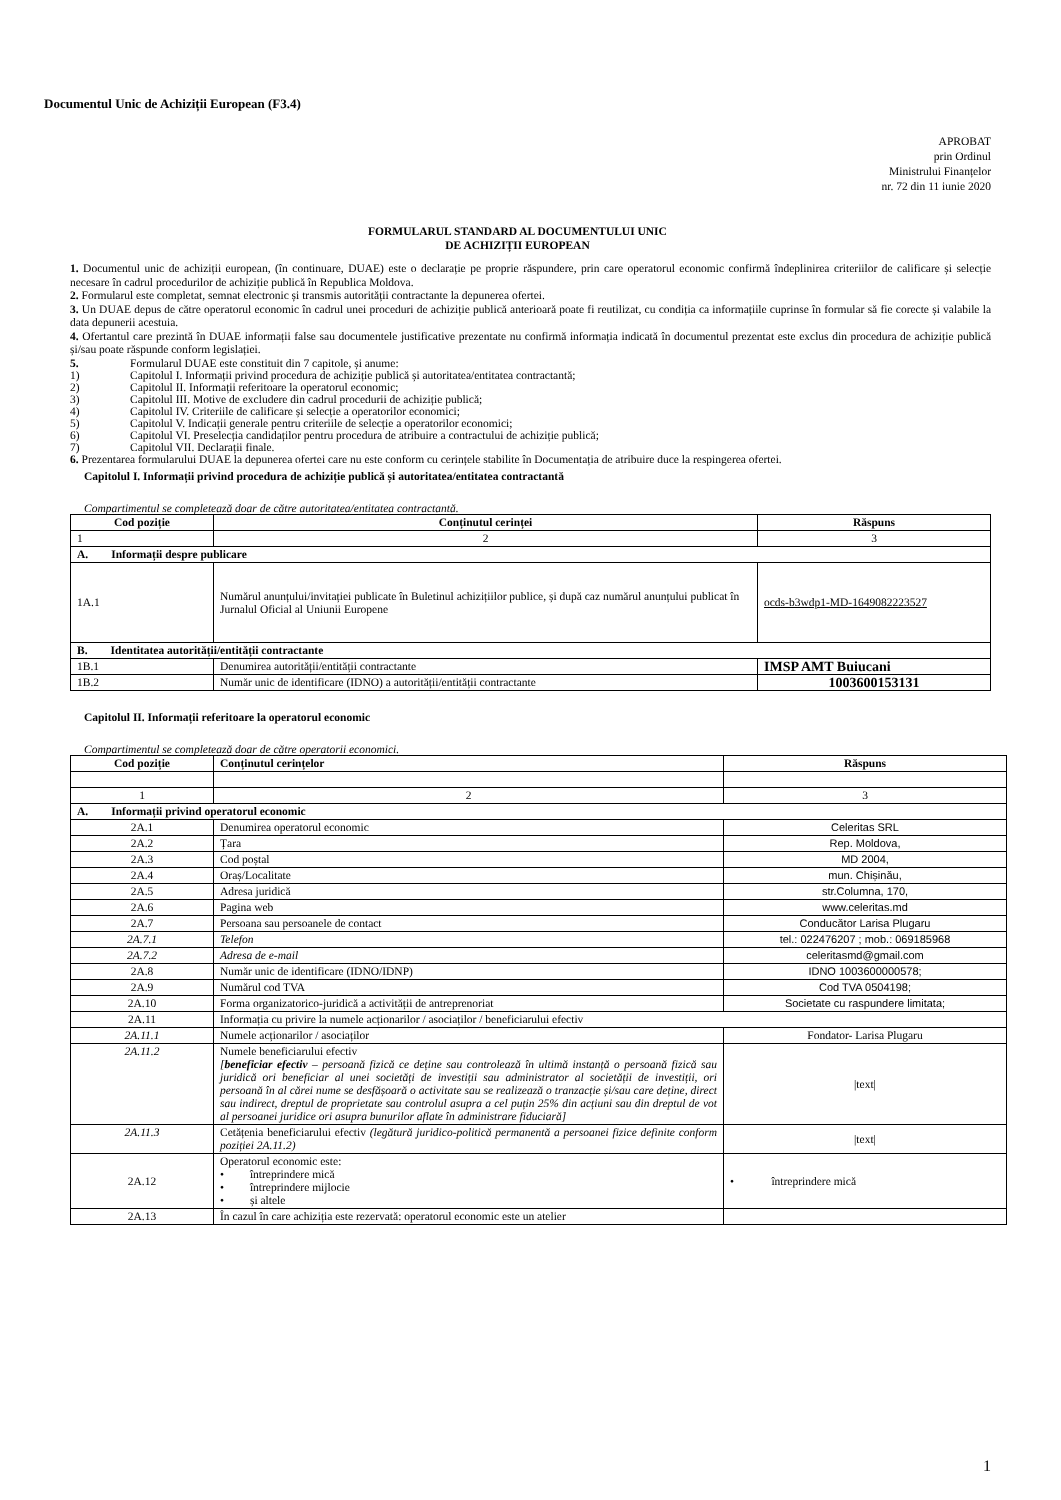Documentul Unic de Achiziții European (F3.4)
APROBAT
prin Ordinul
Ministrului Finanțelor
nr. 72 din 11 iunie 2020
FORMULARUL STANDARD AL DOCUMENTULUI UNIC
DE ACHIZIȚII EUROPEAN
1. Documentul unic de achiziții european, (în continuare, DUAE) este o declarație pe proprie răspundere, prin care operatorul economic confirmă îndeplinirea criteriilor de calificare și selecție necesare în cadrul procedurilor de achiziție publică în Republica Moldova.
2. Formularul este completat, semnat electronic și transmis autorității contractante la depunerea ofertei.
3. Un DUAE depus de către operatorul economic în cadrul unei proceduri de achiziție publică anterioară poate fi reutilizat, cu condiția ca informațiile cuprinse în formular să fie corecte și valabile la data depunerii acestuia.
4. Ofertantul care prezintă în DUAE informații false sau documentele justificative prezentate nu confirmă informația indicată în documentul prezentat este exclus din procedura de achiziție publică și/sau poate răspunde conform legislației.
5. Formularul DUAE este constituit din 7 capitole, și anume:
1) Capitolul I. Informații privind procedura de achiziție publică și autoritatea/entitatea contractantă;
2) Capitolul II. Informații referitoare la operatorul economic;
3) Capitolul III. Motive de excludere din cadrul procedurii de achiziție publică;
4) Capitolul IV. Criteriile de calificare și selecție a operatorilor economici;
5) Capitolul V. Indicații generale pentru criteriile de selecție a operatorilor economici;
6) Capitolul VI. Preselecția candidaților pentru procedura de atribuire a contractului de achiziție publică;
7) Capitolul VII. Declarații finale.
6. Prezentarea formularului DUAE la depunerea ofertei care nu este conform cu cerințele stabilite în Documentația de atribuire duce la respingerea ofertei.
Capitolul I. Informații privind procedura de achiziție publică și autoritatea/entitatea contractantă
Compartimentul se completează doar de către autoritatea/entitatea contractantă.
| Cod poziție | Conținutul cerinței | Răspuns |
| --- | --- | --- |
| 1 | 2 | 3 |
| A. Informații despre publicare | | |
| 1A.1 | Numărul anunțului/invitației publicate în Buletinul achizițiilor publice, și după caz numărul anunțului publicat în Jurnalul Oficial al Uniunii Europene | ocds-b3wdp1-MD-1649082223527 |
| B. Identitatea autorității/entității contractante | | |
| 1B.1 | Denumirea autorității/entității contractante | IMSP AMT Buiucani |
| 1B.2 | Număr unic de identificare (IDNO) a autorității/entității contractante | 1003600153131 |
Capitolul II. Informații referitoare la operatorul economic
Compartimentul se completează doar de către operatorii economici.
| Cod poziție | Conținutul cerințelor | Răspuns |
| --- | --- | --- |
| 1 | 2 | 3 |
| A. Informații privind operatorul economic | | |
| 2A.1 | Denumirea operatorul economic | Celeritas SRL |
| 2A.2 | Țara | Rep. Moldova, |
| 2A.3 | Cod poștal | MD 2004, |
| 2A.4 | Oraș/Localitate | mun. Chișinău, |
| 2A.5 | Adresa juridică | str.Columna, 170, |
| 2A.6 | Pagina web | www.celeritas.md |
| 2A.7 | Persoana sau persoanele de contact | Conducător Larisa Plugaru |
| 2A.7.1 | Telefon | tel.: 022476207 ; mob.: 069185968 |
| 2A.7.2 | Adresa de e-mail | celeritasmd@gmail.com |
| 2A.8 | Număr unic de identificare (IDNO/IDNP) | IDNO 1003600000578; |
| 2A.9 | Numărul cod TVA | Cod TVA 0504198; |
| 2A.10 | Forma organizatorico-juridică a activității de antreprenoriat | Societate cu raspundere limitata; |
| 2A.11 | Informația cu privire la numele acționarilor / asociaților / beneficiarului efectiv | |
| 2A.11.1 | Numele acționarilor / asociaților | Fondator- Larisa Plugaru |
| 2A.11.2 | Numele beneficiarului efectiv [ beneficiar efectiv – persoană fizică ce deține sau controlează în ultimă instanță o persoană fizică sau juridică ori beneficiar al unei societăți de investiții sau administrator al societății de investiții, ori persoană în al cărei nume se desfășoară o activitate sau se realizează o tranzacție și/sau care deține, direct sau indirect, dreptul de proprietate sau controlul asupra a cel puțin 25% din acțiuni sau din dreptul de vot al persoanei juridice ori asupra bunurilor aflate în administrare fiduciară] | /text/ |
| 2A.11.3 | Cetățenia beneficiarului efectiv (legătură juridico-politică permanentă a persoanei fizice definite conform poziției 2A.11.2) | /text/ |
| 2A.12 | Operatorul economic este: • întreprindere mică • întreprindere mijlocie • și altele | • întreprindere mică |
| 2A.13 | În cazul în care achiziția este rezervată: operatorul economic este un atelier | |
1